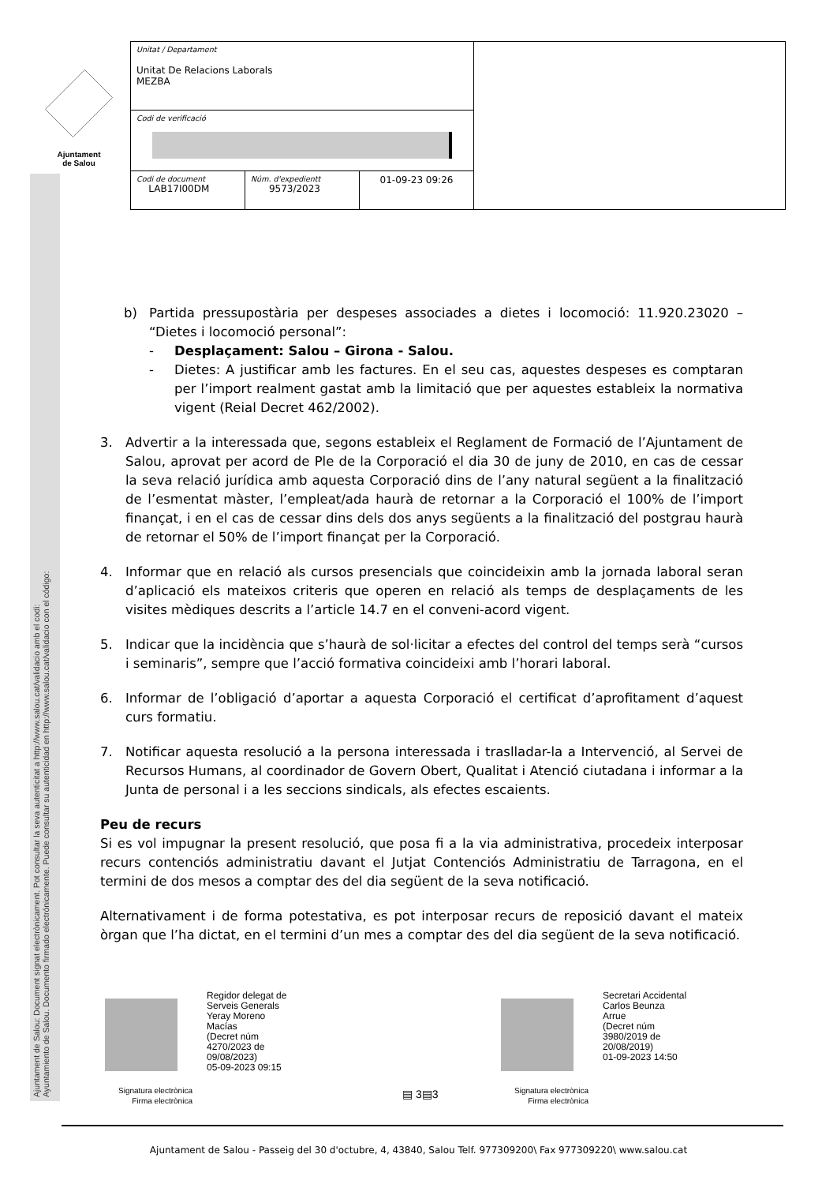Ajuntament
de Salou
Ajuntament de Salou: Document signat electrònicament. Pot consultar la seva autenticitat a http://www.salou.cat/validacio amb el codi:
Ayuntamiento de Salou. Documento firmado electrónicamente. Puede consultar su autenticidad en http://www.salou.cat/validacio con el código:
| Unitat / Departament Unitat De Relacions Laborals MEZBA | | | |
| Codi de verificació | | | |
| Codi de document LAB17I00DM | Núm. d'expedientt 9573/2023 | 01-09-23 09:26 | |
b) Partida pressupostària per despeses associades a dietes i locomoció: 11.920.23020 – “Dietes i locomoció personal”:
- Desplaçament: Salou – Girona - Salou.
- Dietes: A justificar amb les factures. En el seu cas, aquestes despeses es comptaran per l’import realment gastat amb la limitació que per aquestes estableix la normativa vigent (Reial Decret 462/2002).
3. Advertir a la interessada que, segons estableix el Reglament de Formació de l’Ajuntament de Salou, aprovat per acord de Ple de la Corporació el dia 30 de juny de 2010, en cas de cessar la seva relació jurídica amb aquesta Corporació dins de l’any natural següent a la finalització de l’esmentat màster, l’empleat/ada haurà de retornar a la Corporació el 100% de l’import finançat, i en el cas de cessar dins dels dos anys següents a la finalització del postgrau haurà de retornar el 50% de l’import finançat per la Corporació.
4. Informar que en relació als cursos presencials que coincideixin amb la jornada laboral seran d’aplicació els mateixos criteris que operen en relació als temps de desplaçaments de les visites mèdiques descrits a l’article 14.7 en el conveni-acord vigent.
5. Indicar que la incidència que s’haurà de sol·licitar a efectes del control del temps serà “cursos i seminaris”, sempre que l’acció formativa coincideixi amb l’horari laboral.
6. Informar de l’obligació d’aportar a aquesta Corporació el certificat d’aprofitament d’aquest curs formatiu.
7. Notificar aquesta resolució a la persona interessada i traslladar-la a Intervenció, al Servei de Recursos Humans, al coordinador de Govern Obert, Qualitat i Atenció ciutadana i informar a la Junta de personal i a les seccions sindicals, als efectes escaients.
Peu de recurs
Si es vol impugnar la present resolució, que posa fi a la via administrativa, procedeix interposar recurs contenciós administratiu davant el Jutjat Contenciós Administratiu de Tarragona, en el termini de dos mesos a comptar des del dia següent de la seva notificació.
Alternativament i de forma potestativa, es pot interposar recurs de reposició davant el mateix òrgan que l’ha dictat, en el termini d’un mes a comptar des del dia següent de la seva notificació.
Regidor delegat de
Serveis Generals
Yeray Moreno
Macías
(Decret núm
4270/2023 de
09/08/2023)
05-09-2023 09:15
Signatura electrònica
Firma electrònica
▤ 3▤3
Secretari Accidental
Carlos Beunza
Arrue
(Decret núm
3980/2019 de
20/08/2019)
01-09-2023 14:50
Signatura electrònica
Firma electrònica
Ajuntament de Salou - Passeig del 30 d'octubre, 4, 43840, Salou Telf. 977309200\ Fax 977309220\ www.salou.cat